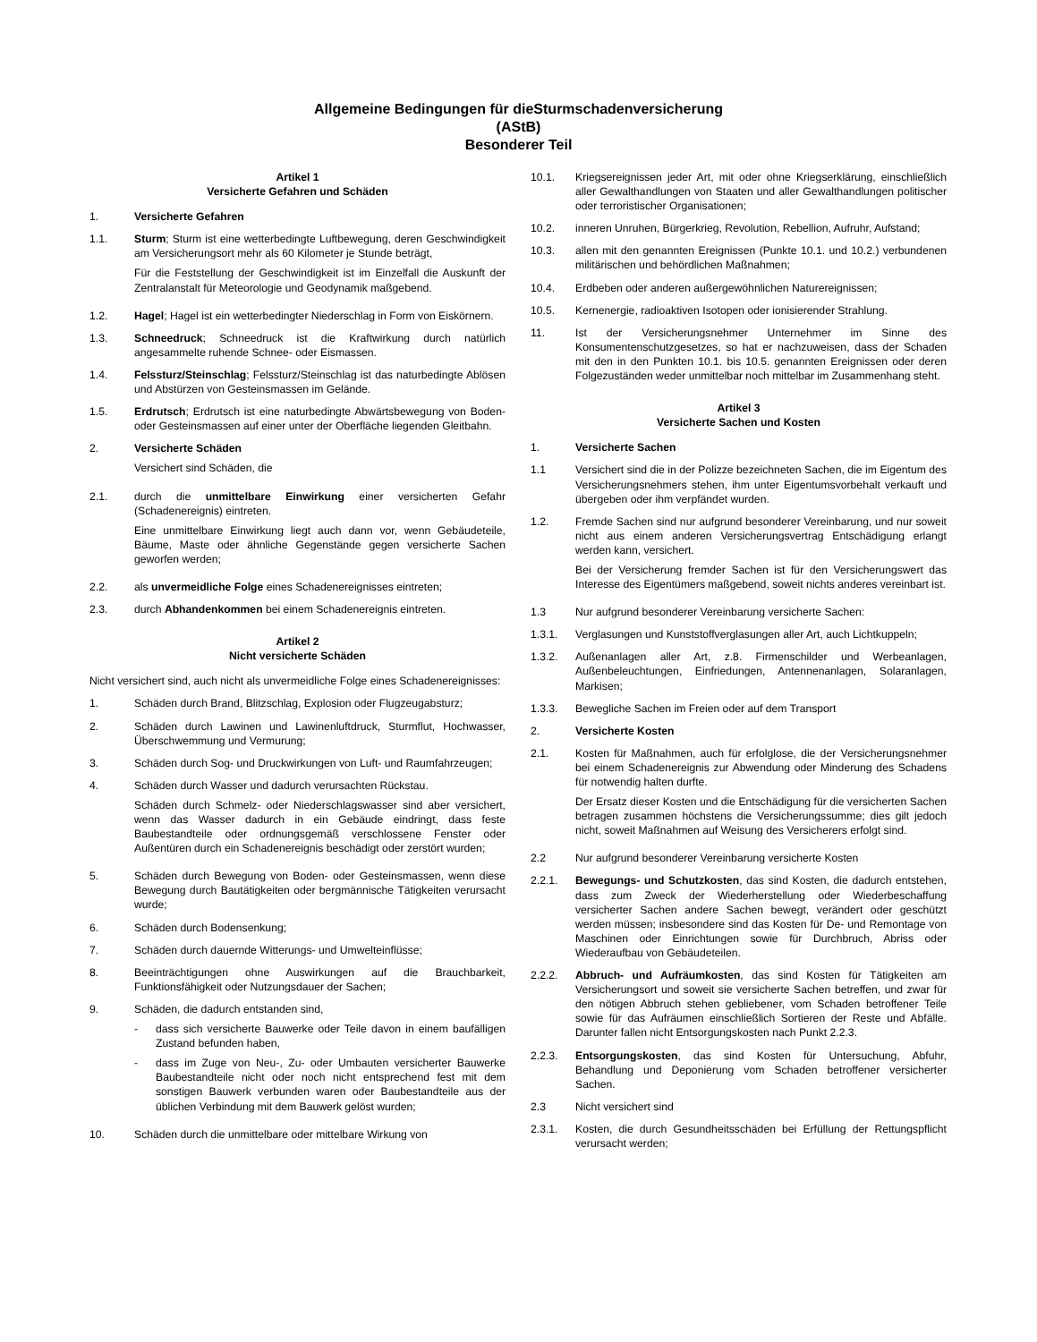Allgemeine Bedingungen für dieSturmschadenversicherung
(AStB)
Besonderer Teil
Artikel 1
Versicherte Gefahren und Schäden
1. Versicherte Gefahren
1.1. Sturm; Sturm ist eine wetterbedingte Luftbewegung, deren Geschwindigkeit am Versicherungsort mehr als 60 Kilometer je Stunde beträgt,
Für die Feststellung der Geschwindigkeit ist im Einzelfall die Auskunft der Zentralanstalt für Meteorologie und Geodynamik maßgebend.
1.2. Hagel; Hagel ist ein wetterbedingter Niederschlag in Form von Eiskörnern.
1.3. Schneedruck; Schneedruck ist die Kraftwirkung durch natürlich angesammelte ruhende Schnee- oder Eismassen.
1.4. Felssturz/Steinschlag; Felssturz/Steinschlag ist das naturbedingte Ablösen und Abstürzen von Gesteinsmassen im Gelände.
1.5. Erdrutsch; Erdrutsch ist eine naturbedingte Abwärtsbewegung von Boden- oder Gesteinsmassen auf einer unter der Oberfläche liegenden Gleitbahn.
2. Versicherte Schäden
Versichert sind Schäden, die
2.1. durch die unmittelbare Einwirkung einer versicherten Gefahr (Schadenereignis) eintreten.
Eine unmittelbare Einwirkung liegt auch dann vor, wenn Gebäudeteile, Bäume, Maste oder ähnliche Gegenstände gegen versicherte Sachen geworfen werden;
2.2. als unvermeidliche Folge eines Schadenereignisses eintreten;
2.3. durch Abhandenkommen bei einem Schadenereignis eintreten.
Artikel 2
Nicht versicherte Schäden
Nicht versichert sind, auch nicht als unvermeidliche Folge eines Schadenereignisses:
1. Schäden durch Brand, Blitzschlag, Explosion oder Flugzeugabsturz;
2. Schäden durch Lawinen und Lawinenluftdruck, Sturmflut, Hochwasser, Überschwemmung und Vermurung;
3. Schäden durch Sog- und Druckwirkungen von Luft- und Raumfahrzeugen;
4. Schäden durch Wasser und dadurch verursachten Rückstau.
Schäden durch Schmelz- oder Niederschlagswasser sind aber versichert, wenn das Wasser dadurch in ein Gebäude eindringt, dass feste Baubestandteile oder ordnungsgemäß verschlossene Fenster oder Außentüren durch ein Schadenereignis beschädigt oder zerstört wurden;
5. Schäden durch Bewegung von Boden- oder Gesteinsmassen, wenn diese Bewegung durch Bautätigkeiten oder bergmännische Tätigkeiten verursacht wurde;
6. Schäden durch Bodensenkung;
7. Schäden durch dauernde Witterungs- und Umwelteinflüsse;
8. Beeinträchtigungen ohne Auswirkungen auf die Brauchbarkeit, Funktionsfähigkeit oder Nutzungsdauer der Sachen;
9. Schäden, die dadurch entstanden sind,
- dass sich versicherte Bauwerke oder Teile davon in einem baufälligen Zustand befunden haben,
- dass im Zuge von Neu-, Zu- oder Umbauten versicherter Bauwerke Baubestandteile nicht oder noch nicht entsprechend fest mit dem sonstigen Bauwerk verbunden waren oder Baubestandteile aus der üblichen Verbindung mit dem Bauwerk gelöst wurden;
10. Schäden durch die unmittelbare oder mittelbare Wirkung von
10.1. Kriegsereignissen jeder Art, mit oder ohne Kriegserklärung, einschließlich aller Gewalthandlungen von Staaten und aller Gewalthandlungen politischer oder terroristischer Organisationen;
10.2. inneren Unruhen, Bürgerkrieg, Revolution, Rebellion, Aufruhr, Aufstand;
10.3. allen mit den genannten Ereignissen (Punkte 10.1. und 10.2.) verbundenen militärischen und behördlichen Maßnahmen;
10.4. Erdbeben oder anderen außergewöhnlichen Naturereignissen;
10.5. Kernenergie, radioaktiven Isotopen oder ionisierender Strahlung.
11. Ist der Versicherungsnehmer Unternehmer im Sinne des Konsumentenschutzgesetzes, so hat er nachzuweisen, dass der Schaden mit den in den Punkten 10.1. bis 10.5. genannten Ereignissen oder deren Folgezuständen weder unmittelbar noch mittelbar im Zusammenhang steht.
Artikel 3
Versicherte Sachen und Kosten
1. Versicherte Sachen
1.1 Versichert sind die in der Polizze bezeichneten Sachen, die im Eigentum des Versicherungsnehmers stehen, ihm unter Eigentumsvorbehalt verkauft und übergeben oder ihm verpfändet wurden.
1.2. Fremde Sachen sind nur aufgrund besonderer Vereinbarung, und nur soweit nicht aus einem anderen Versicherungsvertrag Entschädigung erlangt werden kann, versichert.
Bei der Versicherung fremder Sachen ist für den Versicherungswert das Interesse des Eigentümers maßgebend, soweit nichts anderes vereinbart ist.
1.3 Nur aufgrund besonderer Vereinbarung versicherte Sachen:
1.3.1. Verglasungen und Kunststoffverglasungen aller Art, auch Lichtkuppeln;
1.3.2. Außenanlagen aller Art, z.8. Firmenschilder und Werbeanlagen, Außenbeleuchtungen, Einfriedungen, Antennenanlagen, Solaranlagen, Markisen;
1.3.3. Bewegliche Sachen im Freien oder auf dem Transport
2. Versicherte Kosten
2.1. Kosten für Maßnahmen, auch für erfolglose, die der Versicherungsnehmer bei einem Schadenereignis zur Abwendung oder Minderung des Schadens für notwendig halten durfte.
Der Ersatz dieser Kosten und die Entschädigung für die versicherten Sachen betragen zusammen höchstens die Versicherungssumme; dies gilt jedoch nicht, soweit Maßnahmen auf Weisung des Versicherers erfolgt sind.
2.2 Nur aufgrund besonderer Vereinbarung versicherte Kosten
2.2.1. Bewegungs- und Schutzkosten, das sind Kosten, die dadurch entstehen, dass zum Zweck der Wiederherstellung oder Wiederbeschaffung versicherter Sachen andere Sachen bewegt, verändert oder geschützt werden müssen; insbesondere sind das Kosten für De- und Remontage von Maschinen oder Einrichtungen sowie für Durchbruch, Abriss oder Wiederaufbau von Gebäudeteilen.
2.2.2. Abbruch- und Aufräumkosten, das sind Kosten für Tätigkeiten am Versicherungsort und soweit sie versicherte Sachen betreffen, und zwar für den nötigen Abbruch stehen gebliebener, vom Schaden betroffener Teile sowie für das Aufräumen einschließlich Sortieren der Reste und Abfälle. Darunter fallen nicht Entsorgungskosten nach Punkt 2.2.3.
2.2.3. Entsorgungskosten, das sind Kosten für Untersuchung, Abfuhr, Behandlung und Deponierung vom Schaden betroffener versicherter Sachen.
2.3 Nicht versichert sind
2.3.1. Kosten, die durch Gesundheitsschäden bei Erfüllung der Rettungspflicht verursacht werden;